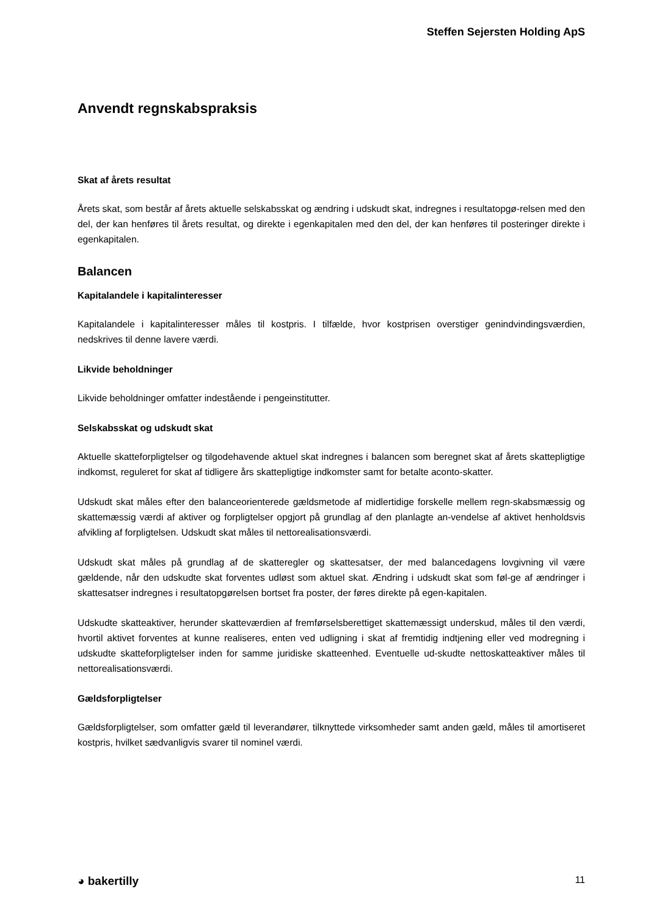Steffen Sejersten Holding ApS
Anvendt regnskabspraksis
Skat af årets resultat
Årets skat, som består af årets aktuelle selskabsskat og ændring i udskudt skat, indregnes i resultatopgø-relsen med den del, der kan henføres til årets resultat, og direkte i egenkapitalen med den del, der kan henføres til posteringer direkte i egenkapitalen.
Balancen
Kapitalandele i kapitalinteresser
Kapitalandele i kapitalinteresser måles til kostpris. I tilfælde, hvor kostprisen overstiger genindvindingsværdien, nedskrives til denne lavere værdi.
Likvide beholdninger
Likvide beholdninger omfatter indestående i pengeinstitutter.
Selskabsskat og udskudt skat
Aktuelle skatteforpligtelser og tilgodehavende aktuel skat indregnes i balancen som beregnet skat af årets skattepligtige indkomst, reguleret for skat af tidligere års skattepligtige indkomster samt for betalte aconto-skatter.
Udskudt skat måles efter den balanceorienterede gældsmetode af midlertidige forskelle mellem regn-skabsmæssig og skattemæssig værdi af aktiver og forpligtelser opgjort på grundlag af den planlagte an-vendelse af aktivet henholdsvis afvikling af forpligtelsen. Udskudt skat måles til nettorealisationsværdi.
Udskudt skat måles på grundlag af de skatteregler og skattesatser, der med balancedagens lovgivning vil være gældende, når den udskudte skat forventes udløst som aktuel skat. Ændring i udskudt skat som føl-ge af ændringer i skattesatser indregnes i resultatopgørelsen bortset fra poster, der føres direkte på egen-kapitalen.
Udskudte skatteaktiver, herunder skatteværdien af fremførselsberettiget skattemæssigt underskud, måles til den værdi, hvortil aktivet forventes at kunne realiseres, enten ved udligning i skat af fremtidig indtjening eller ved modregning i udskudte skatteforpligtelser inden for samme juridiske skatteenhed. Eventuelle ud-skudte nettoskatteaktiver måles til nettorealisationsværdi.
Gældsforpligtelser
Gældsforpligtelser, som omfatter gæld til leverandører, tilknyttede virksomheder samt anden gæld, måles til amortiseret kostpris, hvilket sædvanligvis svarer til nominel værdi.
◕ bakertilly 11